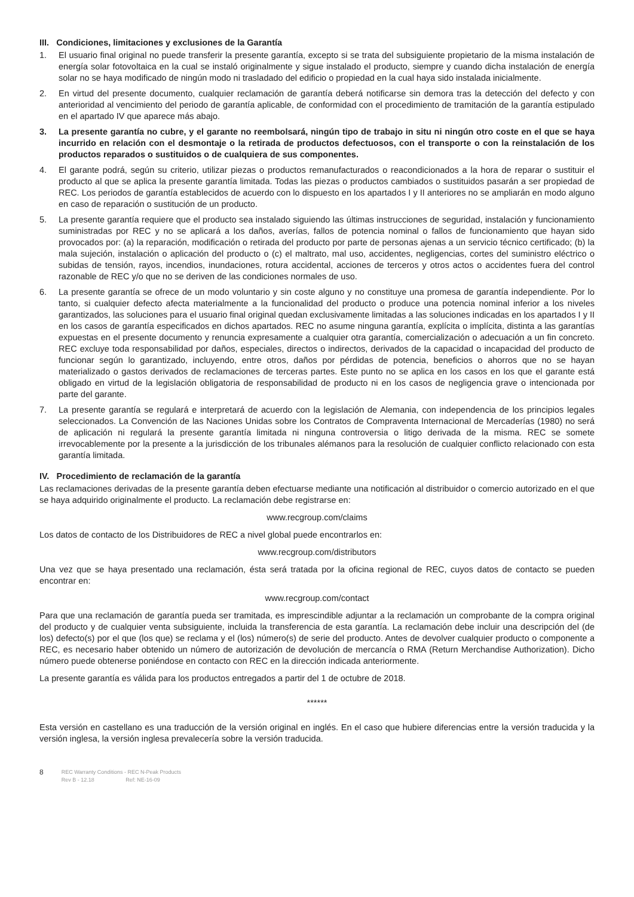III. Condiciones, limitaciones y exclusiones de la Garantía
1. El usuario final original no puede transferir la presente garantía, excepto si se trata del subsiguiente propietario de la misma instalación de energía solar fotovoltaica en la cual se instaló originalmente y sigue instalado el producto, siempre y cuando dicha instalación de energía solar no se haya modificado de ningún modo ni trasladado del edificio o propiedad en la cual haya sido instalada inicialmente.
2. En virtud del presente documento, cualquier reclamación de garantía deberá notificarse sin demora tras la detección del defecto y con anterioridad al vencimiento del periodo de garantía aplicable, de conformidad con el procedimiento de tramitación de la garantía estipulado en el apartado IV que aparece más abajo.
3. La presente garantía no cubre, y el garante no reembolsará, ningún tipo de trabajo in situ ni ningún otro coste en el que se haya incurrido en relación con el desmontaje o la retirada de productos defectuosos, con el transporte o con la reinstalación de los productos reparados o sustituidos o de cualquiera de sus componentes.
4. El garante podrá, según su criterio, utilizar piezas o productos remanufacturados o reacondicionados a la hora de reparar o sustituir el producto al que se aplica la presente garantía limitada. Todas las piezas o productos cambiados o sustituidos pasarán a ser propiedad de REC. Los periodos de garantía establecidos de acuerdo con lo dispuesto en los apartados I y II anteriores no se ampliarán en modo alguno en caso de reparación o sustitución de un producto.
5. La presente garantía requiere que el producto sea instalado siguiendo las últimas instrucciones de seguridad, instalación y funcionamiento suministradas por REC y no se aplicará a los daños, averías, fallos de potencia nominal o fallos de funcionamiento que hayan sido provocados por: (a) la reparación, modificación o retirada del producto por parte de personas ajenas a un servicio técnico certificado; (b) la mala sujeción, instalación o aplicación del producto o (c) el maltrato, mal uso, accidentes, negligencias, cortes del suministro eléctrico o subidas de tensión, rayos, incendios, inundaciones, rotura accidental, acciones de terceros y otros actos o accidentes fuera del control razonable de REC y/o que no se deriven de las condiciones normales de uso.
6. La presente garantía se ofrece de un modo voluntario y sin coste alguno y no constituye una promesa de garantía independiente. Por lo tanto, si cualquier defecto afecta materialmente a la funcionalidad del producto o produce una potencia nominal inferior a los niveles garantizados, las soluciones para el usuario final original quedan exclusivamente limitadas a las soluciones indicadas en los apartados I y II en los casos de garantía especificados en dichos apartados. REC no asume ninguna garantía, explícita o implícita, distinta a las garantías expuestas en el presente documento y renuncia expresamente a cualquier otra garantía, comercialización o adecuación a un fin concreto. REC excluye toda responsabilidad por daños, especiales, directos o indirectos, derivados de la capacidad o incapacidad del producto de funcionar según lo garantizado, incluyendo, entre otros, daños por pérdidas de potencia, beneficios o ahorros que no se hayan materializado o gastos derivados de reclamaciones de terceras partes. Este punto no se aplica en los casos en los que el garante está obligado en virtud de la legislación obligatoria de responsabilidad de producto ni en los casos de negligencia grave o intencionada por parte del garante.
7. La presente garantía se regulará e interpretará de acuerdo con la legislación de Alemania, con independencia de los principios legales seleccionados. La Convención de las Naciones Unidas sobre los Contratos de Compraventa Internacional de Mercaderías (1980) no será de aplicación ni regulará la presente garantía limitada ni ninguna controversia o litigo derivada de la misma. REC se somete irrevocablemente por la presente a la jurisdicción de los tribunales alémanos para la resolución de cualquier conflicto relacionado con esta garantía limitada.
IV. Procedimiento de reclamación de la garantía
Las reclamaciones derivadas de la presente garantía deben efectuarse mediante una notificación al distribuidor o comercio autorizado en el que se haya adquirido originalmente el producto. La reclamación debe registrarse en:
www.recgroup.com/claims
Los datos de contacto de los Distribuidores de REC a nivel global puede encontrarlos en:
www.recgroup.com/distributors
Una vez que se haya presentado una reclamación, ésta será tratada por la oficina regional de REC, cuyos datos de contacto se pueden encontrar en:
www.recgroup.com/contact
Para que una reclamación de garantía pueda ser tramitada, es imprescindible adjuntar a la reclamación un comprobante de la compra original del producto y de cualquier venta subsiguiente, incluida la transferencia de esta garantía. La reclamación debe incluir una descripción del (de los) defecto(s) por el que (los que) se reclama y el (los) número(s) de serie del producto. Antes de devolver cualquier producto o componente a REC, es necesario haber obtenido un número de autorización de devolución de mercancía o RMA (Return Merchandise Authorization). Dicho número puede obtenerse poniéndose en contacto con REC en la dirección indicada anteriormente.
La presente garantía es válida para los productos entregados a partir del 1 de octubre de 2018.
******
Esta versión en castellano es una traducción de la versión original en inglés. En el caso que hubiere diferencias entre la versión traducida y la versión inglesa, la versión inglesa prevalecería sobre la versión traducida.
8 REC Warranty Conditions - REC N-Peak Products
Rev B - 12.18 Ref: NE-16-09